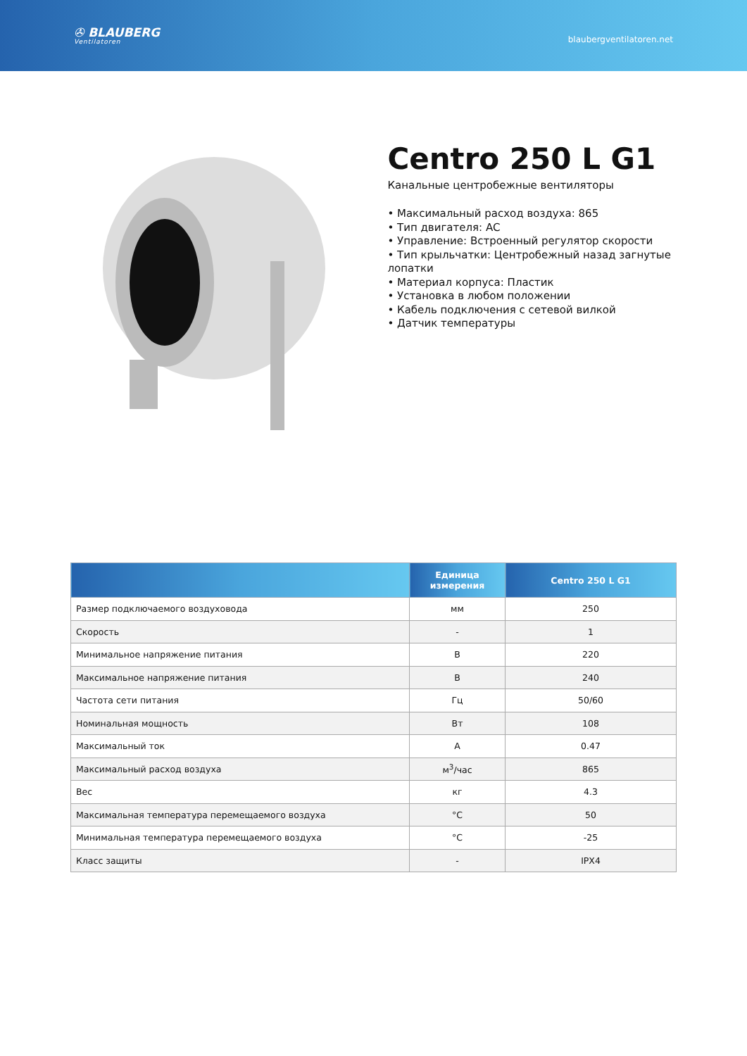✇ BLAUBERG
Ventilatoren
blaubergventilatoren.net
Centro 250 L G1
Канальные центробежные вентиляторы
• Максимальный расход воздуха: 865
• Тип двигателя: AC
• Управление: Встроенный регулятор скорости
• Тип крыльчатки: Центробежный назад загнутые лопатки
• Материал корпуса: Пластик
• Установка в любом положении
• Кабель подключения с сетевой вилкой
• Датчик температуры
| | Единица измерения | Centro 250 L G1 |
| --- | --- | --- |
| Размер подключаемого воздуховода | мм | 250 |
| Скорость | - | 1 |
| Минимальное напряжение питания | В | 220 |
| Максимальное напряжение питания | В | 240 |
| Частота сети питания | Гц | 50/60 |
| Номинальная мощность | Вт | 108 |
| Максимальный ток | А | 0.47 |
| Максимальный расход воздуха | м<sup>3</sup>/час | 865 |
| Вес | кг | 4.3 |
| Максимальная температура перемещаемого воздуха | °C | 50 |
| Минимальная температура перемещаемого воздуха | °C | -25 |
| Класс защиты | - | IPX4 |